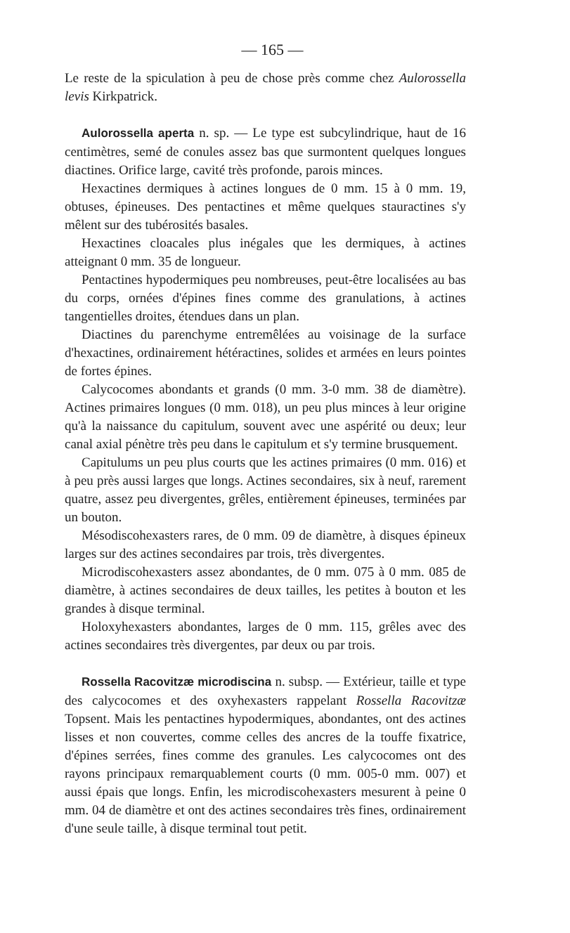— 165 —
Le reste de la spiculation à peu de chose près comme chez Aulorossella levis Kirkpatrick.
Aulorossella aperta n. sp. — Le type est subcylindrique, haut de 16 centimètres, semé de conules assez bas que surmontent quelques longues diactines. Orifice large, cavité très profonde, parois minces.
Hexactines dermiques à actines longues de 0 mm. 15 à 0 mm. 19, obtuses, épineuses. Des pentactines et même quelques stauractines s'y mêlent sur des tubérosités basales.
Hexactines cloacales plus inégales que les dermiques, à actines atteignant 0 mm. 35 de longueur.
Pentactines hypodermiques peu nombreuses, peut-être localisées au bas du corps, ornées d'épines fines comme des granulations, à actines tangentielles droites, étendues dans un plan.
Diactines du parenchyme entremêlées au voisinage de la surface d'hexactines, ordinairement hétéractines, solides et armées en leurs pointes de fortes épines.
Calycocomes abondants et grands (0 mm. 3-0 mm. 38 de diamètre). Actines primaires longues (0 mm. 018), un peu plus minces à leur origine qu'à la naissance du capitulum, souvent avec une aspérité ou deux; leur canal axial pénètre très peu dans le capitulum et s'y termine brusquement.
Capitulums un peu plus courts que les actines primaires (0 mm. 016) et à peu près aussi larges que longs. Actines secondaires, six à neuf, rarement quatre, assez peu divergentes, grêles, entièrement épineuses, terminées par un bouton.
Mésodiscohexasters rares, de 0 mm. 09 de diamètre, à disques épineux larges sur des actines secondaires par trois, très divergentes.
Microdiscohexasters assez abondantes, de 0 mm. 075 à 0 mm. 085 de diamètre, à actines secondaires de deux tailles, les petites à bouton et les grandes à disque terminal.
Holoxyhexasters abondantes, larges de 0 mm. 115, grêles avec des actines secondaires très divergentes, par deux ou par trois.
Rossella Racovitzæ microdiscina n. subsp. — Extérieur, taille et type des calycocomes et des oxyhexasters rappelant Rossella Racovitzæ Topsent. Mais les pentactines hypodermiques, abondantes, ont des actines lisses et non couvertes, comme celles des ancres de la touffe fixatrice, d'épines serrées, fines comme des granules. Les calycocomes ont des rayons principaux remarquablement courts (0 mm. 005-0 mm. 007) et aussi épais que longs. Enfin, les microdiscohexasters mesurent à peine 0 mm. 04 de diamètre et ont des actines secondaires très fines, ordinairement d'une seule taille, à disque terminal tout petit.